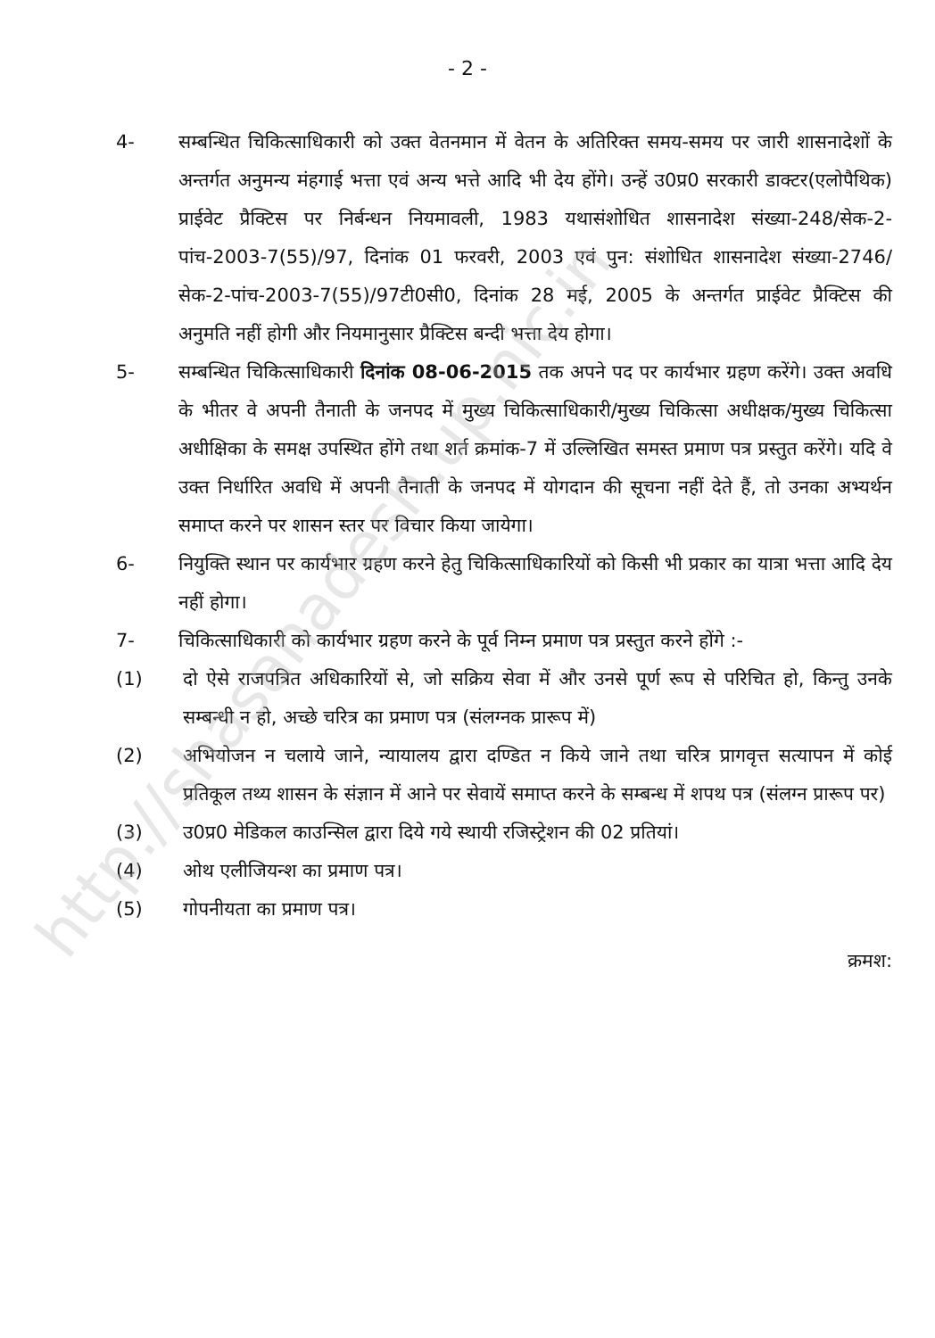- 2 -
4- सम्बन्धित चिकित्साधिकारी को उक्त वेतनमान में वेतन के अतिरिक्त समय-समय पर जारी शासनादेशों के अन्तर्गत अनुमन्य मंहगाई भत्ता एवं अन्य भत्ते आदि भी देय होंगे। उन्हें उ0प्र0 सरकारी डाक्टर(एलोपैथिक) प्राईवेट प्रैक्टिस पर निर्बन्धन नियमावली, 1983 यथासंशोधित शासनादेश संख्या-248/सेक-2-पांच-2003-7(55)/97, दिनांक 01 फरवरी, 2003 एवं पुन: संशोधित शासनादेश संख्या-2746/सेक-2-पांच-2003-7(55)/97टी0सी0, दिनांक 28 मई, 2005 के अन्तर्गत प्राईवेट प्रैक्टिस की अनुमति नहीं होगी और नियमानुसार प्रैक्टिस बन्दी भत्ता देय होगा।
5- सम्बन्धित चिकित्साधिकारी दिनांक 08-06-2015 तक अपने पद पर कार्यभार ग्रहण करेंगे। उक्त अवधि के भीतर वे अपनी तैनाती के जनपद में मुख्य चिकित्साधिकारी/मुख्य चिकित्सा अधीक्षक/मुख्य चिकित्सा अधीक्षिका के समक्ष उपस्थित होंगे तथा शर्त क्रमांक-7 में उल्लिखित समस्त प्रमाण पत्र प्रस्तुत करेंगे। यदि वे उक्त निर्धारित अवधि में अपनी तैनाती के जनपद में योगदान की सूचना नहीं देते हैं, तो उनका अभ्यर्थन समाप्त करने पर शासन स्तर पर विचार किया जायेगा।
6- नियुक्ति स्थान पर कार्यभार ग्रहण करने हेतु चिकित्साधिकारियों को किसी भी प्रकार का यात्रा भत्ता आदि देय नहीं होगा।
7- चिकित्साधिकारी को कार्यभार ग्रहण करने के पूर्व निम्न प्रमाण पत्र प्रस्तुत करने होंगे :-
(1) दो ऐसे राजपत्रित अधिकारियों से, जो सक्रिय सेवा में और उनसे पूर्ण रूप से परिचित हो, किन्तु उनके सम्बन्धी न हो, अच्छे चरित्र का प्रमाण पत्र (संलग्नक प्रारूप में)
(2) अभियोजन न चलाये जाने, न्यायालय द्वारा दण्डित न किये जाने तथा चरित्र प्रागवृत्त सत्यापन में कोई प्रतिकूल तथ्य शासन के संज्ञान में आने पर सेवायें समाप्त करने के सम्बन्ध में शपथ पत्र (संलग्न प्रारूप पर)
(3) उ0प्र0 मेडिकल काउन्सिल द्वारा दिये गये स्थायी रजिस्ट्रेशन की 02 प्रतियां।
(4) ओथ एलीजियन्श का प्रमाण पत्र।
(5) गोपनीयता का प्रमाण पत्र।
क्रमश:
http://shasanadesh.up.nic.in